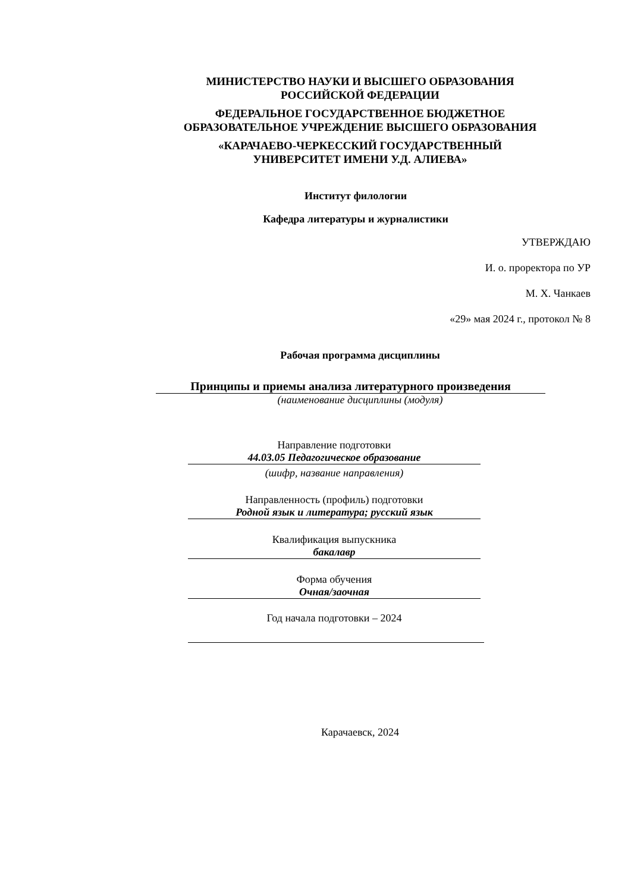МИНИСТЕРСТВО НАУКИ И ВЫСШЕГО ОБРАЗОВАНИЯ
РОССИЙСКОЙ ФЕДЕРАЦИИ
ФЕДЕРАЛЬНОЕ ГОСУДАРСТВЕННОЕ БЮДЖЕТНОЕ
ОБРАЗОВАТЕЛЬНОЕ УЧРЕЖДЕНИЕ ВЫСШЕГО ОБРАЗОВАНИЯ
«КАРАЧАЕВО-ЧЕРКЕССКИЙ ГОСУДАРСТВЕННЫЙ
УНИВЕРСИТЕТ ИМЕНИ У.Д. АЛИЕВА»
Институт филологии
Кафедра литературы и журналистики
УТВЕРЖДАЮ
И. о. проректора по УР
М. Х. Чанкаев
«29» мая 2024 г., протокол № 8
Рабочая программа дисциплины
Принципы и приемы анализа литературного произведения
(наименование дисциплины (модуля)
Направление подготовки
44.03.05 Педагогическое образование
(шифр, название направления)
Направленность (профиль) подготовки
Родной язык и литература; русский язык
Квалификация выпускника
бакалавр
Форма обучения
Очная/заочная
Год начала подготовки – 2024
Карачаевск, 2024